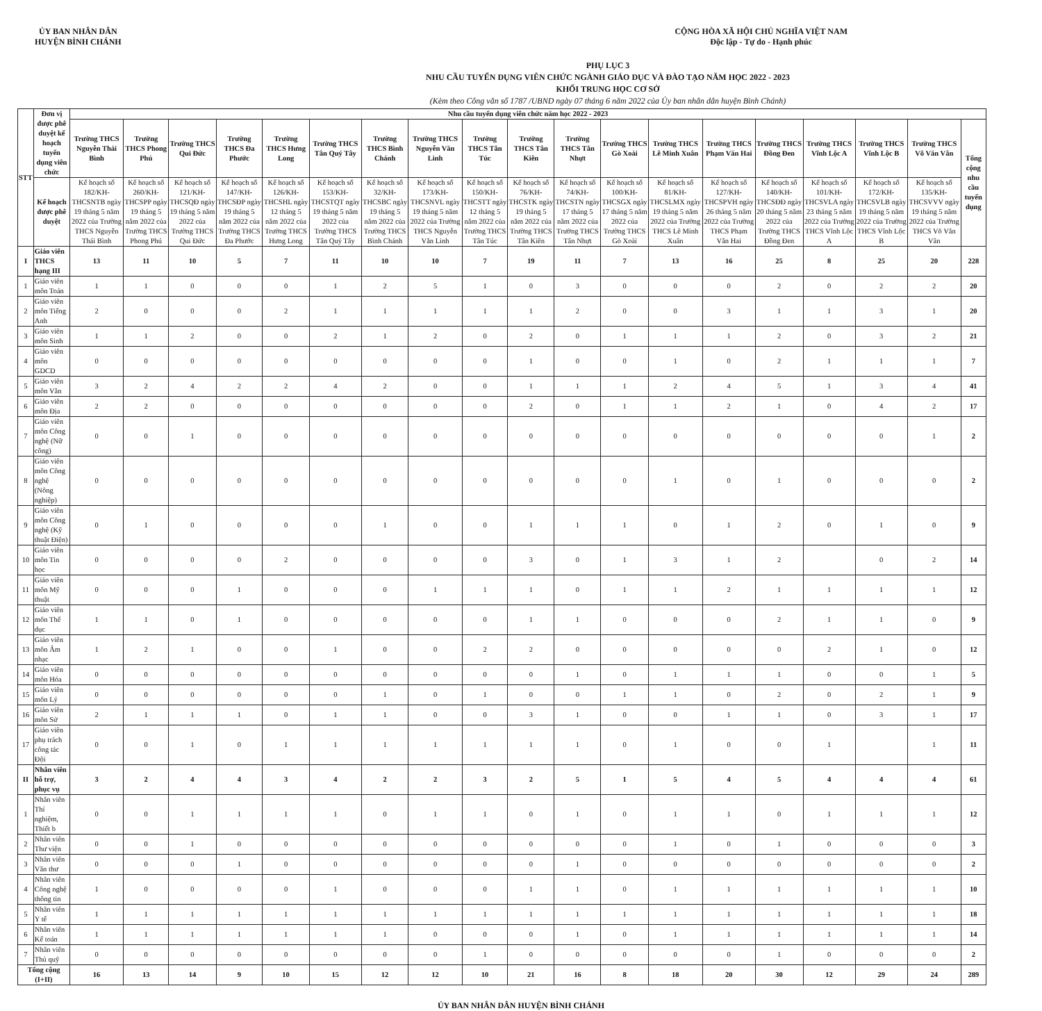ỦY BAN NHÂN DÂN
HUYỆN BÌNH CHÁNH
CỘNG HÒA XÃ HỘI CHỦ NGHĨA VIỆT NAM
Độc lập - Tự do - Hạnh phúc
PHỤ LỤC 3
NHU CẦU TUYỂN DỤNG VIÊN CHỨC NGÀNH GIÁO DỤC VÀ ĐÀO TẠO NĂM HỌC 2022 - 2023
KHỐI TRUNG HỌC CƠ SỞ
(Kèm theo Công văn số 1787 /UBND ngày 07 tháng 6 năm 2022 của Ủy ban nhân dân huyện Bình Chánh)
| STT | Đơn vị được phê duyệt kế hoạch tuyển dụng viên chức | Nhu cầu tuyển dụng viên chức năm học 2022 - 2023 | | | | | | | | | | | | | | | | | | |
| --- | --- | --- | --- | --- | --- | --- | --- | --- | --- | --- | --- | --- | --- | --- | --- | --- | --- | --- | --- | --- |
| | | Trường THCS Nguyễn Thái Bình | Trường THCS Phong Phú | Trường THCS Qui Đức | Trường THCS Đa Phước | Trường THCS Hưng Long | Trường THCS Tân Quý Tây | Trường THCS Bình Chánh | Trường THCS Nguyễn Văn Linh | Trường THCS Tân Túc | Trường THCS Tân Kiên | Trường THCS Tân Nhựt | Trường THCS Gò Xoài | Trường THCS Lê Minh Xuân | Trường THCS Phạm Văn Hai | Trường THCS Đồng Đen | Trường THCS Vĩnh Lộc A | Trường THCS Vĩnh Lộc B | Trường THCS Võ Văn Vân | Tổng cộng nhu cầu tuyển dụng |
| | Kế hoạch được phê duyệt | Kế hoạch số 182/KH-THCSNTB ngày 19 tháng 5 năm 2022 của Trường THCS Nguyễn Thái Bình | Kế hoạch số 260/KH-THCSPP ngày 19 tháng 5 năm 2022 của Trường THCS Phong Phú | Kế hoạch số 121/KH-THCSQĐ ngày 19 tháng 5 năm 2022 của Trường THCS Qui Đức | Kế hoạch số 147/KH-THCSĐP ngày 19 tháng 5 năm 2022 của Trường THCS Đa Phước | Kế hoạch số 126/KH-THCSHL ngày 12 tháng 5 năm 2022 của Trường THCS Hưng Long | Kế hoạch số 153/KH-THCSTQT ngày 19 tháng 5 năm 2022 của Trường THCS Tân Quý Tây | Kế hoạch số 32/KH-THCSBC ngày 19 tháng 5 năm 2022 của Trường THCS Bình Chánh | Kế hoạch số 173/KH-THCSNVL ngày 19 tháng 5 năm 2022 của Trường THCS Nguyễn Văn Linh | Kế hoạch số 150/KH-THCSTT ngày 12 tháng 5 năm 2022 của Trường THCS Tân Túc | Kế hoạch số 76/KH-THCSTK ngày 19 tháng 5 năm 2022 của Trường THCS Tân Kiên | Kế hoạch số 74/KH-THCSTN ngày 17 tháng 5 năm 2022 của Trường THCS Tân Nhựt | Kế hoạch số 100/KH-THCSGX ngày 17 tháng 5 năm 2022 của Trường THCS Gò Xoài | Kế hoạch số 81/KH-THCSLMX ngày 19 tháng 5 năm 2022 của Trường THCS Lê Minh Xuân | Kế hoạch số 127/KH-THCSPVH ngày 26 tháng 5 năm 2022 của Trường THCS Phạm Văn Hai | Kế hoạch số 140/KH-THCSĐĐ ngày 20 tháng 5 năm 2022 của Trường THCS Đồng Đen | Kế hoạch số 101/KH-THCSVLA ngày 23 tháng 5 năm 2022 của Trường THCS Vĩnh Lộc A | Kế hoạch số 172/KH-THCSVLB ngày 19 tháng 5 năm 2022 của Trường THCS Vĩnh Lộc B | Kế hoạch số 135/KH-THCSVVV ngày 19 tháng 5 năm 2022 của Trường THCS Võ Văn Vân | |
| I | Giáo viên THCS hạng III | 13 | 11 | 10 | 5 | 7 | 11 | 10 | 10 | 7 | 19 | 11 | 7 | 13 | 16 | 25 | 8 | 25 | 20 | 228 |
| 1 | Giáo viên môn Toán | 1 | 1 | 0 | 0 | 0 | 1 | 2 | 5 | 1 | 0 | 3 | 0 | 0 | 0 | 2 | 0 | 2 | 2 | 20 |
| 2 | Giáo viên môn Tiếng Anh | 2 | 0 | 0 | 0 | 2 | 1 | 1 | 1 | 1 | 1 | 2 | 0 | 0 | 3 | 1 | 1 | 3 | 1 | 20 |
| 3 | Giáo viên môn Sinh | 1 | 1 | 2 | 0 | 0 | 2 | 1 | 2 | 0 | 2 | 0 | 1 | 1 | 1 | 2 | 0 | 3 | 2 | 21 |
| 4 | Giáo viên môn GDCD | 0 | 0 | 0 | 0 | 0 | 0 | 0 | 0 | 0 | 1 | 0 | 0 | 1 | 0 | 2 | 1 | 1 | 1 | 7 |
| 5 | Giáo viên môn Văn | 3 | 2 | 4 | 2 | 2 | 4 | 2 | 0 | 0 | 1 | 1 | 1 | 2 | 4 | 5 | 1 | 3 | 4 | 41 |
| 6 | Giáo viên môn Địa | 2 | 2 | 0 | 0 | 0 | 0 | 0 | 0 | 0 | 2 | 0 | 1 | 1 | 2 | 1 | 0 | 4 | 2 | 17 |
| 7 | Giáo viên môn Công nghệ (Nữ công) | 0 | 0 | 1 | 0 | 0 | 0 | 0 | 0 | 0 | 0 | 0 | 0 | 0 | 0 | 0 | 0 | 0 | 1 | 2 |
| 8 | Giáo viên môn Công nghệ (Nông nghiệp) | 0 | 0 | 0 | 0 | 0 | 0 | 0 | 0 | 0 | 0 | 0 | 0 | 1 | 0 | 1 | 0 | 0 | 0 | 2 |
| 9 | Giáo viên môn Công nghệ (Kỹ thuật Điện) | 0 | 1 | 0 | 0 | 0 | 0 | 1 | 0 | 0 | 1 | 1 | 1 | 0 | 1 | 2 | 0 | 1 | 0 | 9 |
| 10 | Giáo viên môn Tin học | 0 | 0 | 0 | 0 | 2 | 0 | 0 | 0 | 0 | 3 | 0 | 1 | 3 | 1 | 2 | | 0 | 2 | 14 |
| 11 | Giáo viên môn Mỹ thuật | 0 | 0 | 0 | 1 | 0 | 0 | 0 | 1 | 1 | 1 | 0 | 1 | 1 | 2 | 1 | 1 | 1 | 1 | 12 |
| 12 | Giáo viên môn Thể dục | 1 | 1 | 0 | 1 | 0 | 0 | 0 | 0 | 0 | 1 | 1 | 0 | 0 | 0 | 2 | 1 | 1 | 0 | 9 |
| 13 | Giáo viên môn Âm nhạc | 1 | 2 | 1 | 0 | 0 | 1 | 0 | 0 | 2 | 2 | 0 | 0 | 0 | 0 | 0 | 2 | 1 | 0 | 12 |
| 14 | Giáo viên môn Hóa | 0 | 0 | 0 | 0 | 0 | 0 | 0 | 0 | 0 | 0 | 1 | 0 | 1 | 1 | 1 | 0 | 0 | 1 | 5 |
| 15 | Giáo viên môn Lý | 0 | 0 | 0 | 0 | 0 | 0 | 1 | 0 | 1 | 0 | 0 | 1 | 1 | 0 | 2 | 0 | 2 | 1 | 9 |
| 16 | Giáo viên môn Sử | 2 | 1 | 1 | 1 | 0 | 1 | 1 | 0 | 0 | 3 | 1 | 0 | 0 | 1 | 1 | 0 | 3 | 1 | 17 |
| 17 | Giáo viên phụ trách công tác Đội | 0 | 0 | 1 | 0 | 1 | 1 | 1 | 1 | 1 | 1 | 1 | 0 | 1 | 0 | 0 | 1 | | 1 | 11 |
| II | Nhân viên hỗ trợ, phục vụ | 3 | 2 | 4 | 4 | 3 | 4 | 2 | 2 | 3 | 2 | 5 | 1 | 5 | 4 | 5 | 4 | 4 | 4 | 61 |
| 1 | Nhân viên Thí nghiệm, Thiết b | 0 | 0 | 1 | 1 | 1 | 1 | 0 | 1 | 1 | 0 | 1 | 0 | 1 | 1 | 0 | 1 | 1 | 1 | 12 |
| 2 | Nhân viên Thư viện | 0 | 0 | 1 | 0 | 0 | 0 | 0 | 0 | 0 | 0 | 0 | 0 | 1 | 0 | 1 | 0 | 0 | 0 | 3 |
| 3 | Nhân viên Văn thư | 0 | 0 | 0 | 1 | 0 | 0 | 0 | 0 | 0 | 0 | 1 | 0 | 0 | 0 | 0 | 0 | 0 | 0 | 2 |
| 4 | Nhân viên Công nghệ thông tin | 1 | 0 | 0 | 0 | 0 | 1 | 0 | 0 | 0 | 1 | 1 | 0 | 1 | 1 | 1 | 1 | 1 | 1 | 10 |
| 5 | Nhân viên Y tế | 1 | 1 | 1 | 1 | 1 | 1 | 1 | 1 | 1 | 1 | 1 | 1 | 1 | 1 | 1 | 1 | 1 | 1 | 18 |
| 6 | Nhân viên Kế toán | 1 | 1 | 1 | 1 | 1 | 1 | 1 | 0 | 0 | 0 | 1 | 0 | 1 | 1 | 1 | 1 | 1 | 1 | 14 |
| 7 | Nhân viên Thủ quỹ | 0 | 0 | 0 | 0 | 0 | 0 | 0 | 0 | 1 | 0 | 0 | 0 | 0 | 0 | 1 | 0 | 0 | 0 | 2 |
| Tổng cộng (I+II) | | 16 | 13 | 14 | 9 | 10 | 15 | 12 | 12 | 10 | 21 | 16 | 8 | 18 | 20 | 30 | 12 | 29 | 24 | 289 |
ỦY BAN NHÂN DÂN HUYỆN BÌNH CHÁNH